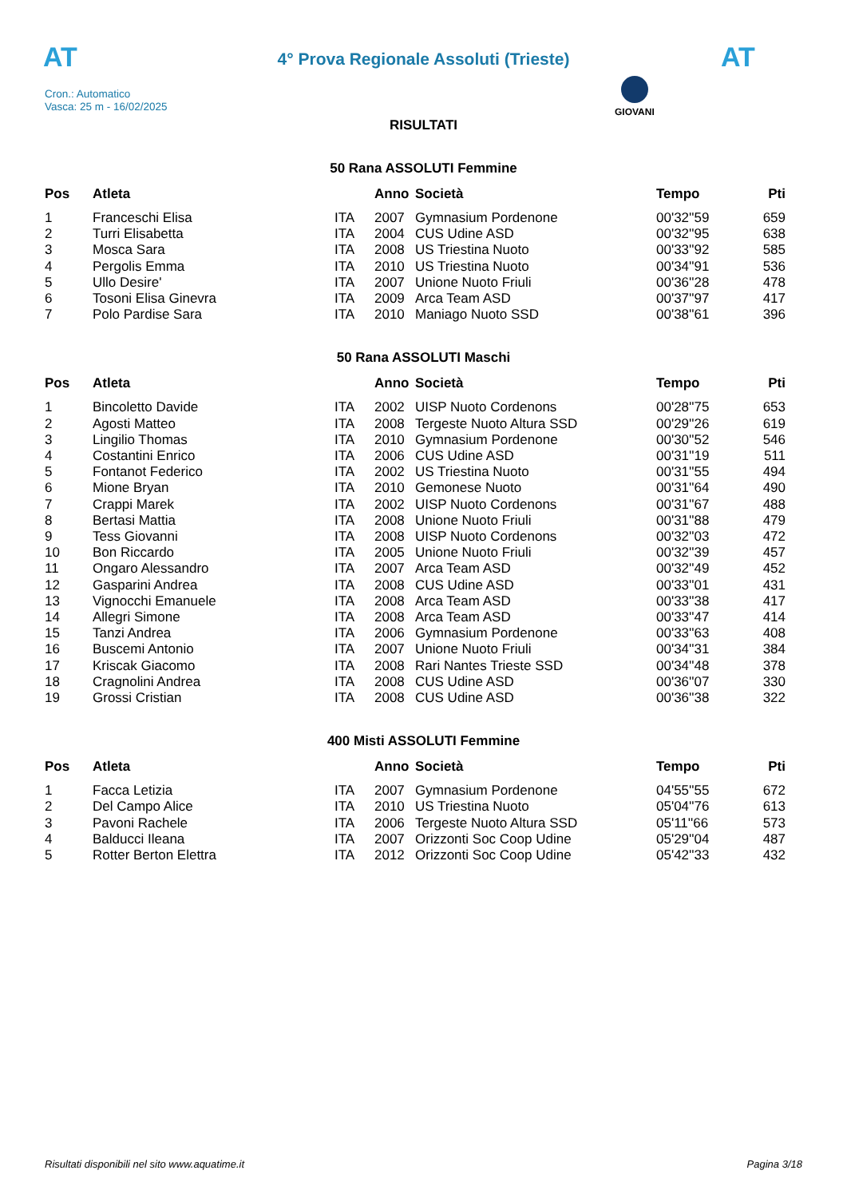AT
4° Prova Regionale Assoluti (Trieste)
AT
Cron.: Automatico
Vasca: 25 m - 16/02/2025
GIOVANI
RISULTATI
50 Rana ASSOLUTI Femmine
| Pos | Atleta | | Anno | Società | Tempo | Pti |
| --- | --- | --- | --- | --- | --- | --- |
| 1 | Franceschi Elisa | ITA | 2007 | Gymnasium Pordenone | 00'32''59 | 659 |
| 2 | Turri Elisabetta | ITA | 2004 | CUS Udine ASD | 00'32''95 | 638 |
| 3 | Mosca Sara | ITA | 2008 | US Triestina Nuoto | 00'33''92 | 585 |
| 4 | Pergolis Emma | ITA | 2010 | US Triestina Nuoto | 00'34''91 | 536 |
| 5 | Ullo Desire' | ITA | 2007 | Unione Nuoto Friuli | 00'36''28 | 478 |
| 6 | Tosoni Elisa Ginevra | ITA | 2009 | Arca Team ASD | 00'37''97 | 417 |
| 7 | Polo Pardise Sara | ITA | 2010 | Maniago Nuoto SSD | 00'38''61 | 396 |
50 Rana ASSOLUTI Maschi
| Pos | Atleta | | Anno | Società | Tempo | Pti |
| --- | --- | --- | --- | --- | --- | --- |
| 1 | Bincoletto Davide | ITA | 2002 | UISP Nuoto Cordenons | 00'28''75 | 653 |
| 2 | Agosti Matteo | ITA | 2008 | Tergeste Nuoto Altura SSD | 00'29''26 | 619 |
| 3 | Lingilio Thomas | ITA | 2010 | Gymnasium Pordenone | 00'30''52 | 546 |
| 4 | Costantini Enrico | ITA | 2006 | CUS Udine ASD | 00'31''19 | 511 |
| 5 | Fontanot Federico | ITA | 2002 | US Triestina Nuoto | 00'31''55 | 494 |
| 6 | Mione Bryan | ITA | 2010 | Gemonese Nuoto | 00'31''64 | 490 |
| 7 | Crappi Marek | ITA | 2002 | UISP Nuoto Cordenons | 00'31''67 | 488 |
| 8 | Bertasi Mattia | ITA | 2008 | Unione Nuoto Friuli | 00'31''88 | 479 |
| 9 | Tess Giovanni | ITA | 2008 | UISP Nuoto Cordenons | 00'32''03 | 472 |
| 10 | Bon Riccardo | ITA | 2005 | Unione Nuoto Friuli | 00'32''39 | 457 |
| 11 | Ongaro Alessandro | ITA | 2007 | Arca Team ASD | 00'32''49 | 452 |
| 12 | Gasparini Andrea | ITA | 2008 | CUS Udine ASD | 00'33''01 | 431 |
| 13 | Vignocchi Emanuele | ITA | 2008 | Arca Team ASD | 00'33''38 | 417 |
| 14 | Allegri Simone | ITA | 2008 | Arca Team ASD | 00'33''47 | 414 |
| 15 | Tanzi Andrea | ITA | 2006 | Gymnasium Pordenone | 00'33''63 | 408 |
| 16 | Buscemi Antonio | ITA | 2007 | Unione Nuoto Friuli | 00'34''31 | 384 |
| 17 | Kriscak Giacomo | ITA | 2008 | Rari Nantes Trieste SSD | 00'34''48 | 378 |
| 18 | Cragnolini Andrea | ITA | 2008 | CUS Udine ASD | 00'36''07 | 330 |
| 19 | Grossi Cristian | ITA | 2008 | CUS Udine ASD | 00'36''38 | 322 |
400 Misti ASSOLUTI Femmine
| Pos | Atleta | | Anno | Società | Tempo | Pti |
| --- | --- | --- | --- | --- | --- | --- |
| 1 | Facca Letizia | ITA | 2007 | Gymnasium Pordenone | 04'55''55 | 672 |
| 2 | Del Campo Alice | ITA | 2010 | US Triestina Nuoto | 05'04''76 | 613 |
| 3 | Pavoni Rachele | ITA | 2006 | Tergeste Nuoto Altura SSD | 05'11''66 | 573 |
| 4 | Balducci Ileana | ITA | 2007 | Orizzonti Soc Coop Udine | 05'29''04 | 487 |
| 5 | Rotter Berton Elettra | ITA | 2012 | Orizzonti Soc Coop Udine | 05'42''33 | 432 |
Risultati disponibili nel sito www.aquatime.it Pagina 3/18